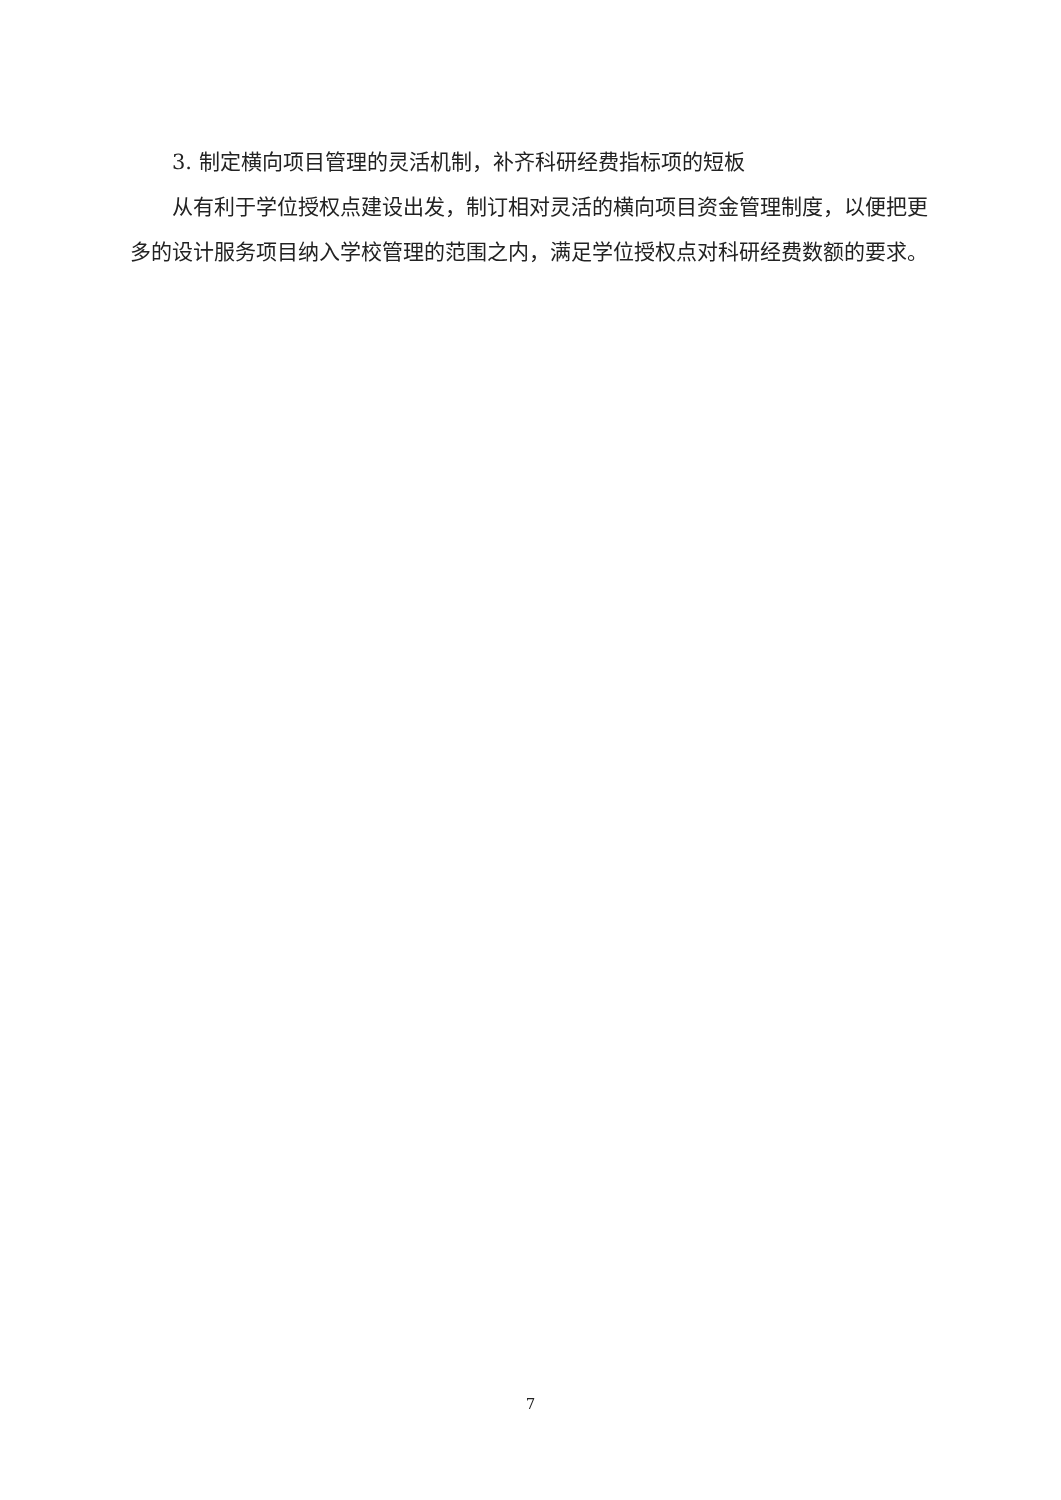3. 制定横向项目管理的灵活机制，补齐科研经费指标项的短板
从有利于学位授权点建设出发，制订相对灵活的横向项目资金管理制度，以便把更多的设计服务项目纳入学校管理的范围之内，满足学位授权点对科研经费数额的要求。
7